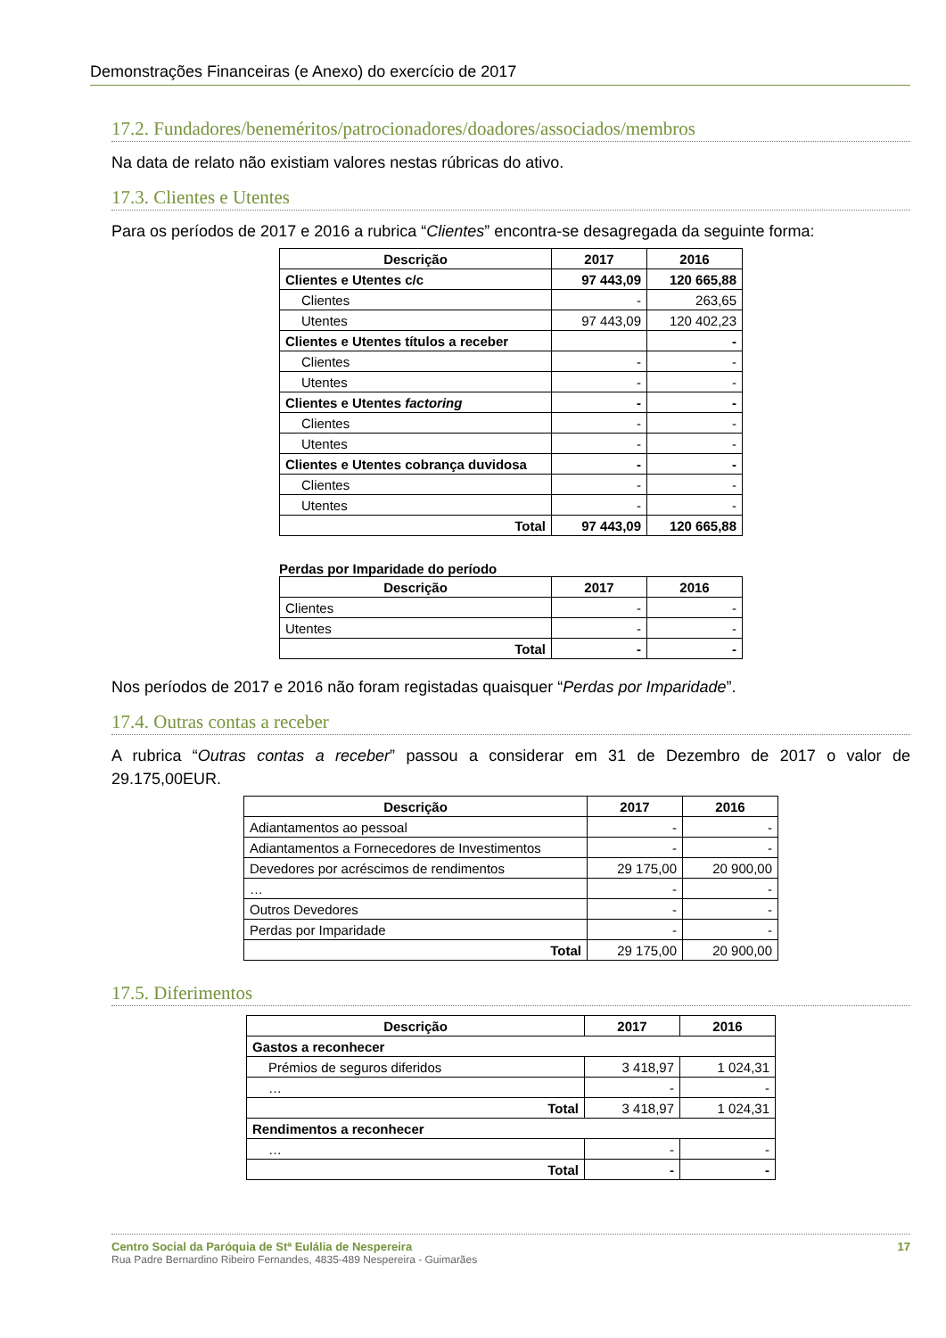Demonstrações Financeiras (e Anexo) do exercício de 2017
17.2. Fundadores/beneméritos/patrocionadores/doadores/associados/membros
Na data de relato não existiam valores nestas rúbricas do ativo.
17.3. Clientes e Utentes
Para os períodos de 2017 e 2016 a rubrica “Clientes” encontra-se desagregada da seguinte forma:
| Descrição | 2017 | 2016 |
| --- | --- | --- |
| Clientes e Utentes c/c | 97 443,09 | 120 665,88 |
| Clientes | - | 263,65 |
| Utentes | 97 443,09 | 120 402,23 |
| Clientes e Utentes títulos a receber | | - |
| Clientes | - | - |
| Utentes | - | - |
| Clientes e Utentes factoring | - | - |
| Clientes | - | - |
| Utentes | - | - |
| Clientes e Utentes cobrança duvidosa | - | - |
| Clientes | - | - |
| Utentes | - | - |
| Total | 97 443,09 | 120 665,88 |
Perdas por Imparidade do período
| Descrição | 2017 | 2016 |
| --- | --- | --- |
| Clientes | - | - |
| Utentes | - | - |
| Total | - | - |
Nos períodos de 2017 e 2016 não foram registadas quaisquer “Perdas por Imparidade”.
17.4. Outras contas a receber
A rubrica “Outras contas a receber” passou a considerar em 31 de Dezembro de 2017 o valor de 29.175,00EUR.
| Descrição | 2017 | 2016 |
| --- | --- | --- |
| Adiantamentos ao pessoal | - | - |
| Adiantamentos a Fornecedores de Investimentos | - | - |
| Devedores por acréscimos de rendimentos | 29 175,00 | 20 900,00 |
| … | - | - |
| Outros Devedores | - | - |
| Perdas por Imparidade | - | - |
| Total | 29 175,00 | 20 900,00 |
17.5. Diferimentos
| Descrição | 2017 | 2016 |
| --- | --- | --- |
| Gastos a reconhecer | | |
| Prémios de seguros diferidos | 3 418,97 | 1 024,31 |
| … | - | - |
| Total | 3 418,97 | 1 024,31 |
| Rendimentos a reconhecer | | |
| … | - | - |
| Total | - | - |
Centro Social da Paróquia de Stª Eulália de Nespereira 17
Rua Padre Bernardino Ribeiro Fernandes, 4835-489 Nespereira - Guimarães